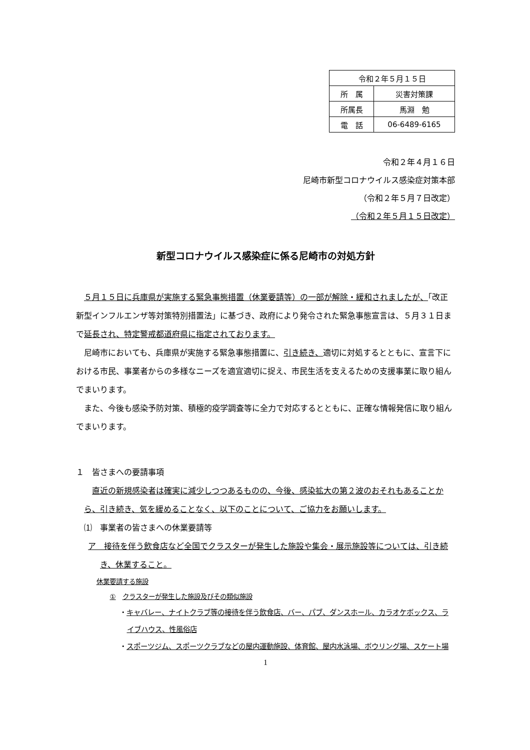| 令和２年５月１５日 | |
| 所 属 | 災害対策課 |
| 所属長 | 馬淵 勉 |
| 電 話 | 06-6489-6165 |
令和２年４月１６日
尼崎市新型コロナウイルス感染症対策本部
（令和２年５月７日改定）
（令和２年５月１５日改定）
新型コロナウイルス感染症に係る尼崎市の対処方針
５月１５日に兵庫県が実施する緊急事態措置（休業要請等）の一部が解除・緩和されましたが、「改正新型インフルエンザ等対策特別措置法」に基づき、政府により発令された緊急事態宣言は、５月３１日まで延長され、特定警戒都道府県に指定されております。
尼崎市においても、兵庫県が実施する緊急事態措置に、引き続き、適切に対処するとともに、宣言下における市民、事業者からの多様なニーズを適宜適切に捉え、市民生活を支えるための支援事業に取り組んでまいります。
また、今後も感染予防対策、積極的疫学調査等に全力で対応するとともに、正確な情報発信に取り組んでまいります。
１　皆さまへの要請事項
直近の新規感染者は確実に減少しつつあるものの、今後、感染拡大の第２波のおそれもあることから、引き続き、気を緩めることなく、以下のことについて、ご協力をお願いします。
⑴　事業者の皆さまへの休業要請等
ア　接待を伴う飲食店など全国でクラスターが発生した施設や集会・展示施設等については、引き続き、休業すること。
休業要請する施設
①　クラスターが発生した施設及びその類似施設
・キャバレー、ナイトクラブ等の接待を伴う飲食店、バー、パブ、ダンスホール、カラオケボックス、ライブハウス、性風俗店
・スポーツジム、スポーツクラブなどの屋内運動施設、体育館、屋内水泳場、ボウリング場、スケート場
1